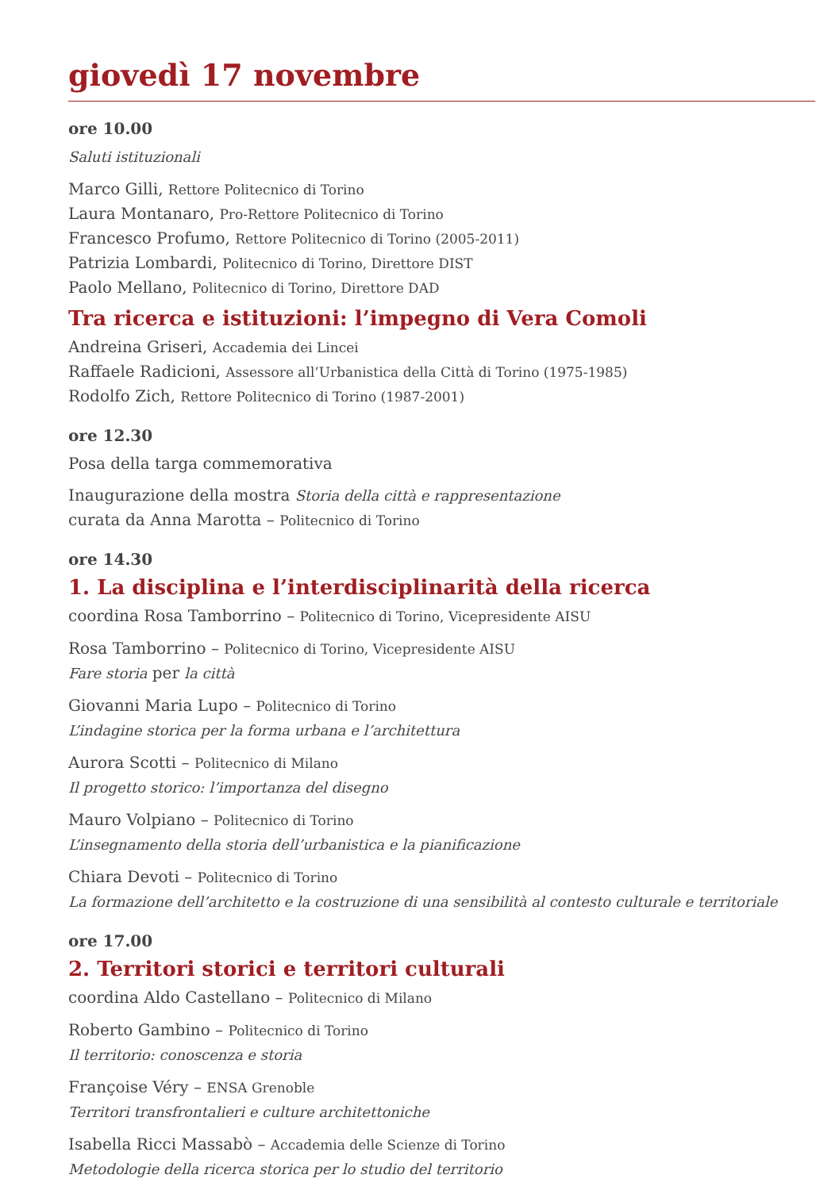giovedì 17 novembre
ore 10.00
Saluti istituzionali
Marco Gilli, Rettore Politecnico di Torino
Laura Montanaro, Pro-Rettore Politecnico di Torino
Francesco Profumo, Rettore Politecnico di Torino (2005-2011)
Patrizia Lombardi, Politecnico di Torino, Direttore DIST
Paolo Mellano, Politecnico di Torino, Direttore DAD
Tra ricerca e istituzioni: l’impegno di Vera Comoli
Andreina Griseri, Accademia dei Lincei
Raffaele Radicioni, Assessore all’Urbanistica della Città di Torino (1975-1985)
Rodolfo Zich, Rettore Politecnico di Torino (1987-2001)
ore 12.30
Posa della targa commemorativa
Inaugurazione della mostra Storia della città e rappresentazione
curata da Anna Marotta – Politecnico di Torino
ore 14.30
1. La disciplina e l’interdisciplinarità della ricerca
coordina Rosa Tamborrino – Politecnico di Torino, Vicepresidente AISU
Rosa Tamborrino – Politecnico di Torino, Vicepresidente AISU
Fare storia per la città
Giovanni Maria Lupo – Politecnico di Torino
L’indagine storica per la forma urbana e l’architettura
Aurora Scotti – Politecnico di Milano
Il progetto storico: l’importanza del disegno
Mauro Volpiano – Politecnico di Torino
L’insegnamento della storia dell’urbanistica e la pianificazione
Chiara Devoti – Politecnico di Torino
La formazione dell’architetto e la costruzione di una sensibilità al contesto culturale e territoriale
ore 17.00
2. Territori storici e territori culturali
coordina Aldo Castellano – Politecnico di Milano
Roberto Gambino – Politecnico di Torino
Il territorio: conoscenza e storia
Françoise Véry – ENSA Grenoble
Territori transfrontalieri e culture architettoniche
Isabella Ricci Massabò – Accademia delle Scienze di Torino
Metodologie della ricerca storica per lo studio del territorio